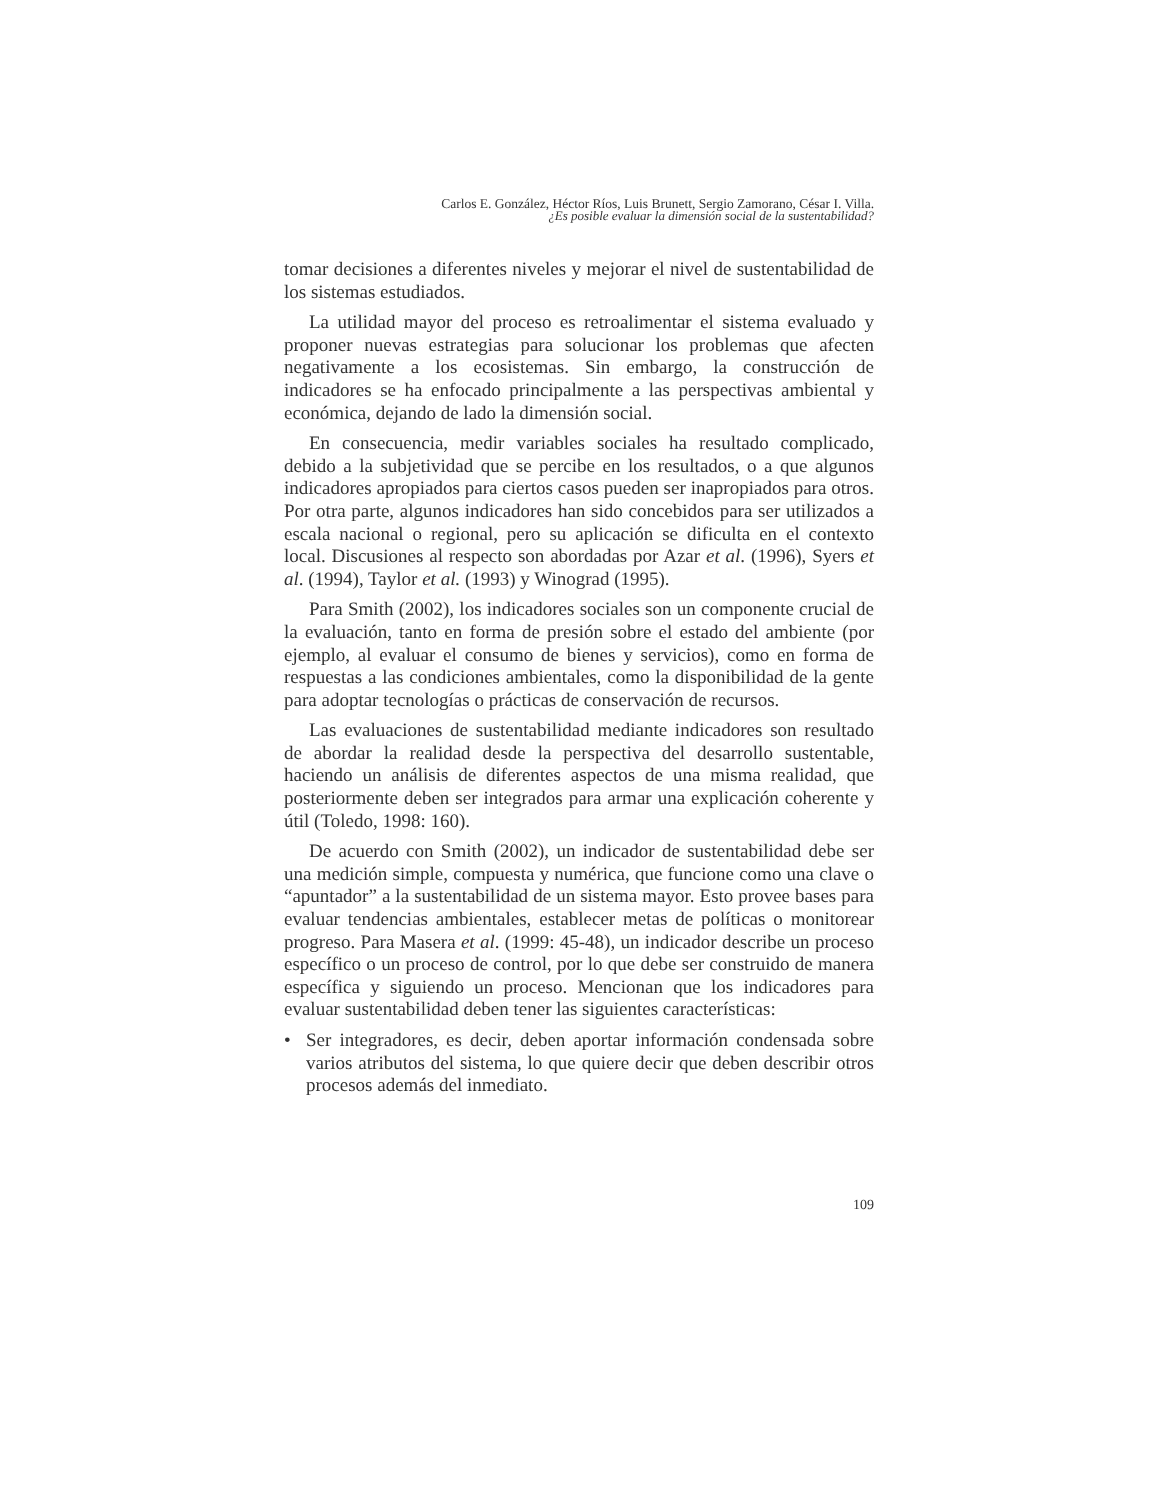Carlos E. González, Héctor Ríos, Luis Brunett, Sergio Zamorano, César I. Villa.
¿Es posible evaluar la dimensión social de la sustentabilidad?
tomar decisiones a diferentes niveles y mejorar el nivel de sustentabilidad de los sistemas estudiados.
La utilidad mayor del proceso es retroalimentar el sistema evaluado y proponer nuevas estrategias para solucionar los problemas que afecten negativamente a los ecosistemas. Sin embargo, la construcción de indicadores se ha enfocado principalmente a las perspectivas ambiental y económica, dejando de lado la dimensión social.
En consecuencia, medir variables sociales ha resultado complicado, debido a la subjetividad que se percibe en los resultados, o a que algunos indicadores apropiados para ciertos casos pueden ser inapropiados para otros. Por otra parte, algunos indicadores han sido concebidos para ser utilizados a escala nacional o regional, pero su aplicación se dificulta en el contexto local. Discusiones al respecto son abordadas por Azar et al. (1996), Syers et al. (1994), Taylor et al. (1993) y Winograd (1995).
Para Smith (2002), los indicadores sociales son un componente crucial de la evaluación, tanto en forma de presión sobre el estado del ambiente (por ejemplo, al evaluar el consumo de bienes y servicios), como en forma de respuestas a las condiciones ambientales, como la disponibilidad de la gente para adoptar tecnologías o prácticas de conservación de recursos.
Las evaluaciones de sustentabilidad mediante indicadores son resultado de abordar la realidad desde la perspectiva del desarrollo sustentable, haciendo un análisis de diferentes aspectos de una misma realidad, que posteriormente deben ser integrados para armar una explicación coherente y útil (Toledo, 1998: 160).
De acuerdo con Smith (2002), un indicador de sustentabilidad debe ser una medición simple, compuesta y numérica, que funcione como una clave o “apuntador” a la sustentabilidad de un sistema mayor. Esto provee bases para evaluar tendencias ambientales, establecer metas de políticas o monitorear progreso. Para Masera et al. (1999: 45-48), un indicador describe un proceso específico o un proceso de control, por lo que debe ser construido de manera específica y siguiendo un proceso. Mencionan que los indicadores para evaluar sustentabilidad deben tener las siguientes características:
• Ser integradores, es decir, deben aportar información condensada sobre varios atributos del sistema, lo que quiere decir que deben describir otros procesos además del inmediato.
109